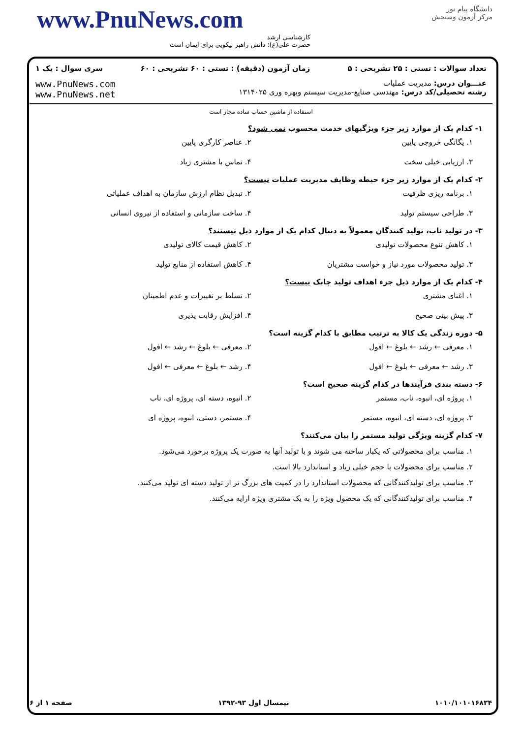www.PnuNews.com
کارشناسی ارشد
حضرت علی(ع): دانش راهبر نیکویی برای ایمان است
دانشگاه پیام نور
مرکز آزمون وسنجش
تعداد سوالات : تستی : ۲۵ تشریحی : ۵ زمان آزمون (دقیقه) : تستی : ۶۰ تشریحی : ۶۰ سری سوال : یک ۱
عنـــوان درس: مدیریت عملیات
رشته تحصیلی/کد درس: مهندسی صنایع-مدیریت سیستم وبهره وری ۱۳۱۴۰۲۵
www.PnuNews.com
www.PnuNews.net
استفاده از ماشین حساب ساده مجاز است
۱- کدام یک از موارد زیر جزء ویژگیهای خدمت محسوب نمی شود؟
۱. یگانگی خروجی پایین ۲. عناصر کارگری پایین ۳. ارزیابی خیلی سخت ۴. تماس با مشتری زیاد
۲- کدام یک از موارد زیر جزء حیطه وظایف مدیریت عملیات نیست؟
۱. برنامه ریزی ظرفیت ۲. تبدیل نظام ارزش سازمان به اهداف عملیاتی ۳. طراحی سیستم تولید ۴. ساخت سازمانی و استفاده از نیروی انسانی
۳- در تولید ناب، تولید کنندگان معمولاً به دنبال کدام یک از موارد ذیل نیستند؟
۱. کاهش تنوع محصولات تولیدی ۲. کاهش قیمت کالای تولیدی ۳. تولید محصولات مورد نیاز و خواست مشتریان ۴. کاهش استفاده از منابع تولید
۴- کدام یک از موارد ذیل جزء اهداف تولید چابک نیست؟
۱. اغنای مشتری ۲. تسلط بر تغییرات و عدم اطمینان ۳. پیش بینی صحیح ۴. افزایش رقابت پذیری
۵- دوره زندگی یک کالا به ترتیب مطابق با کدام گزینه است؟
۱. معرفی ← رشد ← بلوغ ← افول ۲. معرفی ← بلوغ ← رشد ← افول ۳. رشد ← معرفی ← بلوغ ← افول ۴. رشد ← بلوغ ← معرفی ← افول
۶- دسته بندی فرآیندها در کدام گزینه صحیح است؟
۱. پروژه ای، انبوه، ناب، مستمر ۲. انبوه، دسته ای، پروژه ای، ناب ۳. پروژه ای، دسته ای، انبوه، مستمر ۴. مستمر، دستی، انبوه، پروژه ای
۷- کدام گزینه ویژگی تولید مستمر را بیان می‌کنند؟
۱. مناسب برای محصولاتی که یکبار ساخته می شوند و با تولید آنها به صورت یک پروژه برخورد می‌شود.
۲. مناسب برای محصولات با حجم خیلی زیاد و استاندارد بالا است.
۳. مناسب برای تولیدکنندگانی که محصولات استاندارد را در کمیت های بزرگ تر از تولید دسته ای تولید می‌کنند.
۴. مناسب برای تولیدکنندگانی که یک محصول ویژه را به یک مشتری ویژه ارایه می‌کنند.
صفحه ۱ از ۶ نیمسال اول ۹۳-۱۳۹۲ ۱۰۱۰/۱۰۱۰۱۶۸۳۴